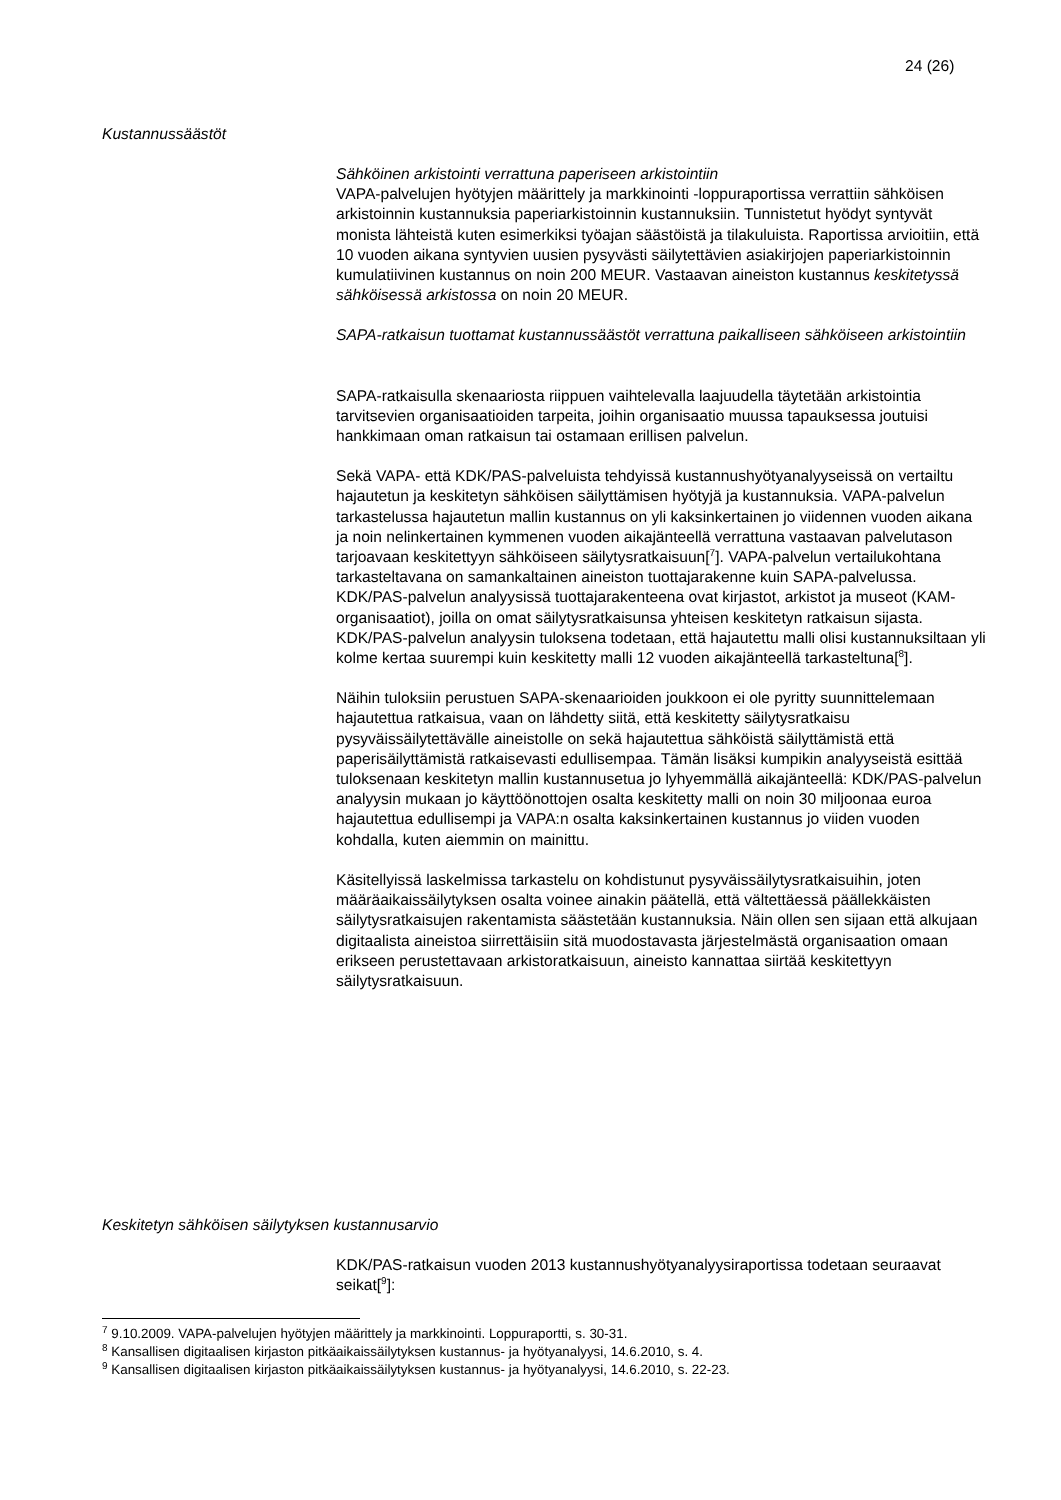24 (26)
Kustannussäästöt
Sähköinen arkistointi verrattuna paperiseen arkistointiin
VAPA-palvelujen hyötyjen määrittely ja markkinointi -loppuraportissa verrattiin sähköisen arkistoinnin kustannuksia paperiarkistoinnin kustannuksiin. Tunnistetut hyödyt syntyvät monista lähteistä kuten esimerkiksi työajan säästöistä ja tilakuluista. Raportissa arvioitiin, että 10 vuoden aikana syntyvien uusien pysyvästi säilytettävien asiakirjojen paperiarkistoinnin kumulatiivinen kustannus on noin 200 MEUR. Vastaavan aineiston kustannus keskitetyssä sähköisessä arkistossa on noin 20 MEUR.
SAPA-ratkaisun tuottamat kustannussäästöt verrattuna paikalliseen sähköiseen arkistointiin
SAPA-ratkaisulla skenaariosta riippuen vaihtelevalla laajuudella täytetään arkistointia tarvitsevien organisaatioiden tarpeita, joihin organisaatio muussa tapauksessa joutuisi hankkimaan oman ratkaisun tai ostamaan erillisen palvelun.
Sekä VAPA- että KDK/PAS-palveluista tehdyissä kustannushyötyanalyyseissä on vertailtu hajautetun ja keskitetyn sähköisen säilyttämisen hyötyjä ja kustannuksia. VAPA-palvelun tarkastelussa hajautetun mallin kustannus on yli kaksinkertainen jo viidennen vuoden aikana ja noin nelinkertainen kymmenen vuoden aikajänteellä verrattuna vastaavan palvelutason tarjoavaan keskitettyyn sähköiseen säilytysratkaisuun[<sup>7</sup>]. VAPA-palvelun vertailukohtana tarkasteltavana on samankaltainen aineiston tuottajarakenne kuin SAPA-palvelussa. KDK/PAS-palvelun analyysissä tuottajarakenteena ovat kirjastot, arkistot ja museot (KAM-organisaatiot), joilla on omat säilytysratkaisunsa yhteisen keskitetyn ratkaisun sijasta. KDK/PAS-palvelun analyysin tuloksena todetaan, että hajautettu malli olisi kustannuksiltaan yli kolme kertaa suurempi kuin keskitetty malli 12 vuoden aikajänteellä tarkasteltuna[<sup>8</sup>].
Näihin tuloksiin perustuen SAPA-skenaarioiden joukkoon ei ole pyritty suunnittelemaan hajautettua ratkaisua, vaan on lähdetty siitä, että keskitetty säilytysratkaisu pysyväissäilytettävälle aineistolle on sekä hajautettua sähköistä säilyttämistä että paperisäilyttämistä ratkaisevasti edullisempaa. Tämän lisäksi kumpikin analyyseistä esittää tuloksenaan keskitetyn mallin kustannusetua jo lyhyemmällä aikajänteellä: KDK/PAS-palvelun analyysin mukaan jo käyttöönottojen osalta keskitetty malli on noin 30 miljoonaa euroa hajautettua edullisempi ja VAPA:n osalta kaksinkertainen kustannus jo viiden vuoden kohdalla, kuten aiemmin on mainittu.
Käsitellyissä laskelmissa tarkastelu on kohdistunut pysyväissäilytysratkaisuihin, joten määräaikaissäilytyksen osalta voinee ainakin päätellä, että vältettäessä päällekkäisten säilytysratkaisujen rakentamista säästetään kustannuksia. Näin ollen sen sijaan että alkujaan digitaalista aineistoa siirrettäisiin sitä muodostavasta järjestelmästä organisaation omaan erikseen perustettavaan arkistoratkaisuun, aineisto kannattaa siirtää keskitettyyn säilytysratkaisuun.
Keskitetyn sähköisen säilytyksen kustannusarvio
KDK/PAS-ratkaisun vuoden 2013 kustannushyötyanalyysiraportissa todetaan seuraavat seikat[<sup>9</sup>]:
<sup>7</sup> 9.10.2009. VAPA-palvelujen hyötyjen määrittely ja markkinointi. Loppuraportti, s. 30-31.
<sup>8</sup> Kansallisen digitaalisen kirjaston pitkäaikaissäilytyksen kustannus- ja hyötyanalyysi, 14.6.2010, s. 4.
<sup>9</sup> Kansallisen digitaalisen kirjaston pitkäaikaissäilytyksen kustannus- ja hyötyanalyysi, 14.6.2010, s. 22-23.